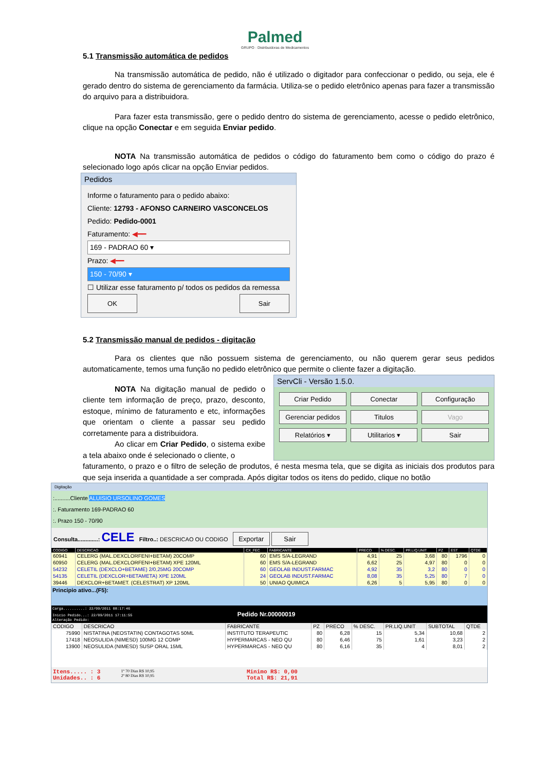Palmed
GRUPO · Distribuidoras de Medicamentos
5.1 Transmissão automática de pedidos
Na transmissão automática de pedido, não é utilizado o digitador para confeccionar o pedido, ou seja, ele é gerado dentro do sistema de gerenciamento da farmácia. Utiliza-se o pedido eletrônico apenas para fazer a transmissão do arquivo para a distribuidora.
Para fazer esta transmissão, gere o pedido dentro do sistema de gerenciamento, acesse o pedido eletrônico, clique na opção Conectar e em seguida Enviar pedido.
NOTA Na transmissão automática de pedidos o código do faturamento bem como o código do prazo é selecionado logo após clicar na opção Enviar pedidos.
Pedidos
Informe o faturamento para o pedido abaixo:
Cliente: 12793 - AFONSO CARNEIRO VASCONCELOS
Pedido: Pedido-0001
Faturamento: ◀━━
169 - PADRAO 60 ▾
Prazo: ◀━━
150 - 70/90 ▾
☐ Utilizar esse faturamento p/ todos os pedidos da remessa
OK Sair
5.2 Transmissão manual de pedidos - digitação
Para os clientes que não possuem sistema de gerenciamento, ou não querem gerar seus pedidos automaticamente, temos uma função no pedido eletrônico que permite o cliente fazer a digitação.
NOTA Na digitação manual de pedido o cliente tem informação de preço, prazo, desconto, estoque, mínimo de faturamento e etc, informações que orientam o cliente a passar seu pedido corretamente para a distribuidora.
Ao clicar em Criar Pedido, o sistema exibe a tela abaixo onde é selecionado o cliente, o
ServCli - Versão 1.5.0.
Criar Pedido Conectar Configuração Gerenciar pedidos Titulos Vago Relatórios ▾ Utilitarios ▾ Sair
faturamento, o prazo e o filtro de seleção de produtos, é nesta mesma tela, que se digita as iniciais dos produtos para que seja inserida a quantidade a ser comprada. Após digitar todos os itens do pedido, clique no botão
Digitação
:..........Cliente ALUISIO URSOLINO GOMES
:. Faturamento 169-PADRAO 60
:. Prazo 150 - 70/90
Consulta.............: CELE Filtro..: DESCRICAO OU CODIGO Exportar Sair
| CODIGO | DESCRICAO | CX_FEC | FABRICANTE | PRECO | % DESC. | PR.LIQ.UNIT | PZ | EST | QTDE |
| --- | --- | --- | --- | --- | --- | --- | --- | --- | --- |
| 60941 | CELERG (MAL.DEXCLORFENI+BETAM) 20COMP | 60 | EMS S/A-LEGRAND | 4,91 | 25 | 3,68 | 80 | 1796 | 0 |
| 60950 | CELERG (MAL.DEXCLORFENI+BETAM) XPE 120ML | 60 | EMS S/A-LEGRAND | 6,62 | 25 | 4,97 | 80 | 0 | 0 |
| 54232 | CELETIL (DEXCLO+BETAME) 2/0,25MG 20COMP | 60 | GEOLAB INDUST.FARMAC | 4,92 | 35 | 3,2 | 80 | 0 | 0 |
| 54135 | CELETIL (DEXCLOR+BETAMETA) XPE 120ML | 24 | GEOLAB INDUST.FARMAC | 8,08 | 35 | 5,25 | 80 | 7 | 0 |
| 39446 | DEXCLOR+BETAMET. (CELESTRAT) XP 120ML | 50 | UNIAO QUIMICA | 6,26 | 5 | 5,95 | 80 | 0 | 0 |
Principio ativo...(F5):
Carga..........: 22/09/2011 08:17:46
Inicio Pedido...: 22/09/2011 17:11:55 Pedido Nr.00000019
Alteração Pedido:
| CODIGO | DESCRICAO | FABRICANTE | PZ | PRECO | % DESC. | PR.LIQ.UNIT | SUBTOTAL | QTDE |
| --- | --- | --- | --- | --- | --- | --- | --- | --- |
| 75990 | NISTATINA (NEOSTATIN) CONTAGOTAS 50ML | INSTITUTO TERAPEUTIC | 80 | 6,28 | 15 | 5,34 | 10,68 | 2 |
| 17418 | NEOSULIDA (NIMESD) 100MG 12 COMP | HYPERMARCAS - NEO QU | 80 | 6,46 | 75 | 1,61 | 3,23 | 2 |
| 13900 | NEOSULIDA (NIMESD) SUSP ORAL 15ML | HYPERMARCAS - NEO QU | 80 | 6,16 | 35 | 4 | 8,01 | 2 |
Itens..... : 3
Unidades.. : 6
1º 70 Dias R$ 10,95
2º 80 Dias R$ 10,95
Minimo R$: 0,00
Total R$: 21,91